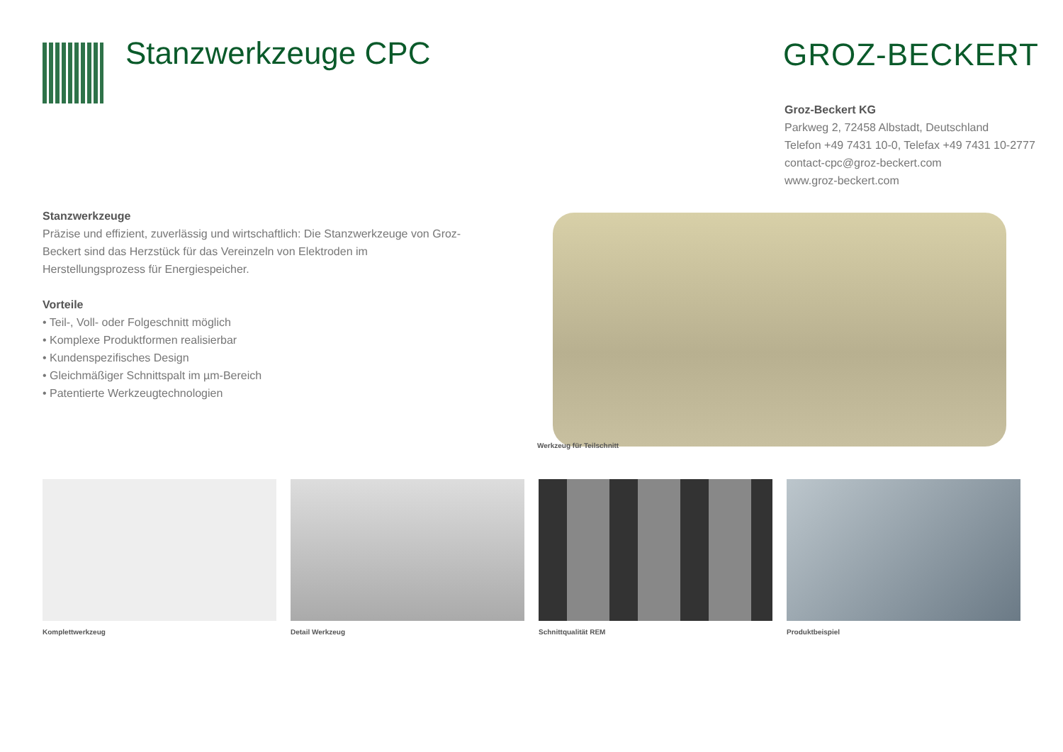Stanzwerkzeuge CPC GROZ-BECKERT
Groz-Beckert KG
Parkweg 2, 72458 Albstadt, Deutschland
Telefon +49 7431 10-0, Telefax +49 7431 10-2777
contact-cpc@groz-beckert.com
www.groz-beckert.com
Stanzwerkzeuge
Präzise und effizient, zuverlässig und wirtschaftlich: Die Stanzwerkzeuge von Groz-Beckert sind das Herzstück für das Vereinzeln von Elektroden im Herstellungsprozess für Energiespeicher.
Vorteile
• Teil-, Voll- oder Folgeschnitt möglich
• Komplexe Produktformen realisierbar
• Kundenspezifisches Design
• Gleichmäßiger Schnittspalt im µm-Bereich
• Patentierte Werkzeugtechnologien
Werkzeug für Teilschnitt
Komplettwerkzeug Detail Werkzeug Schnittqualität REM Produktbeispiel